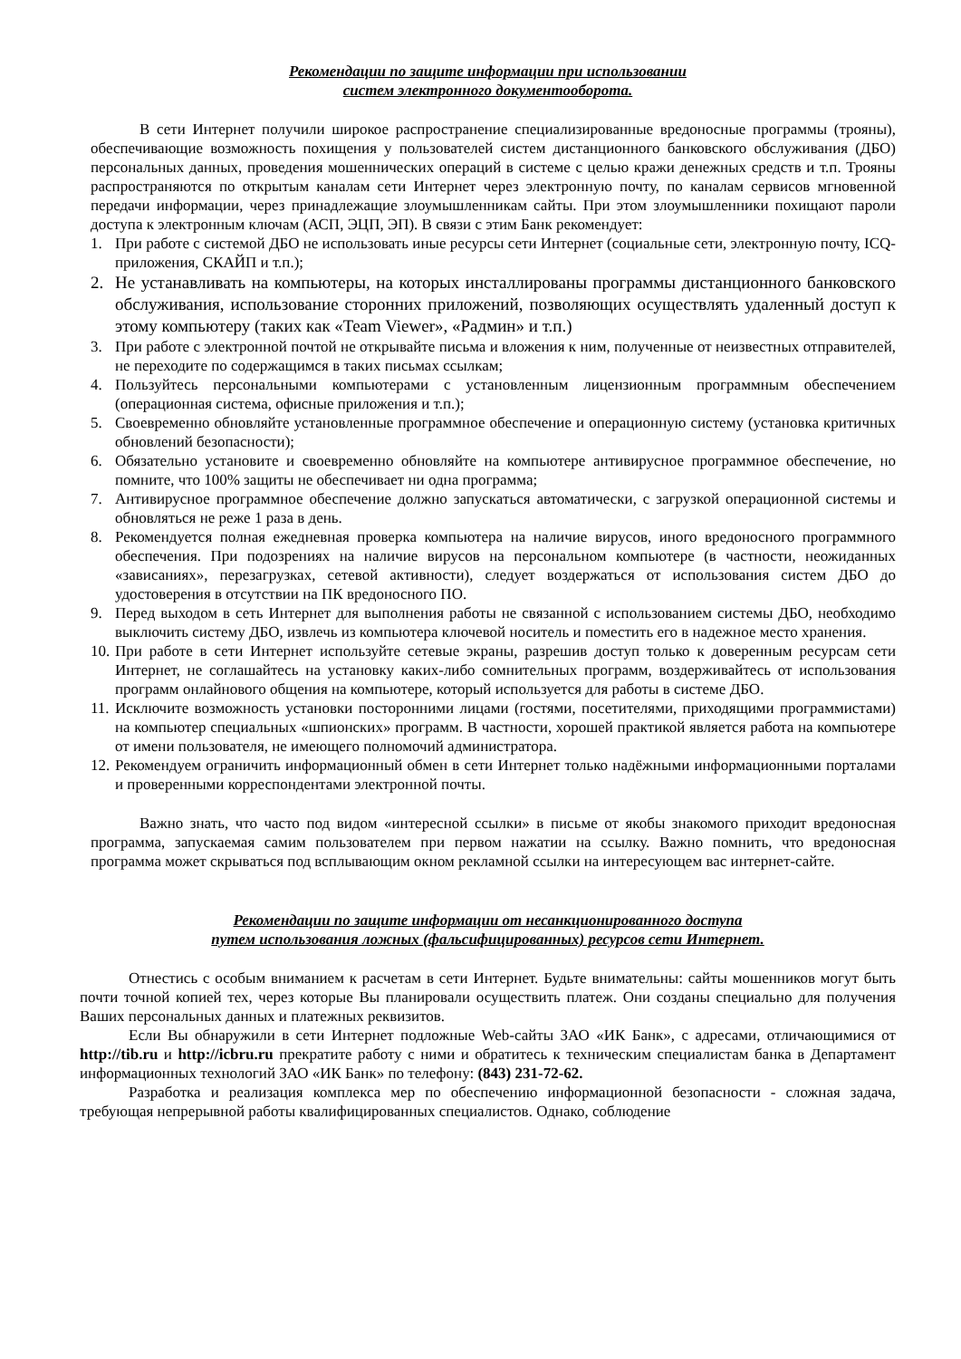Рекомендации по защите информации при использовании
систем электронного документооборота.
В сети Интернет получили широкое распространение специализированные вредоносные программы (трояны), обеспечивающие возможность похищения у пользователей систем дистанционного банковского обслуживания (ДБО) персональных данных, проведения мошеннических операций в системе с целью кражи денежных средств и т.п. Трояны распространяются по открытым каналам сети Интернет через электронную почту, по каналам сервисов мгновенной передачи информации, через принадлежащие злоумышленникам сайты. При этом злоумышленники похищают пароли доступа к электронным ключам (АСП, ЭЦП, ЭП). В связи с этим Банк рекомендует:
1. При работе с системой ДБО не использовать иные ресурсы сети Интернет (социальные сети, электронную почту, ICQ-приложения, СКАЙП и т.п.);
2. Не устанавливать на компьютеры, на которых инсталлированы программы дистанционного банковского обслуживания, использование сторонних приложений, позволяющих осуществлять удаленный доступ к этому компьютеру (таких как «Team Viewer», «Радмин» и т.п.)
3. При работе с электронной почтой не открывайте письма и вложения к ним, полученные от неизвестных отправителей, не переходите по содержащимся в таких письмах ссылкам;
4. Пользуйтесь персональными компьютерами с установленным лицензионным программным обеспечением (операционная система, офисные приложения и т.п.);
5. Своевременно обновляйте установленные программное обеспечение и операционную систему (установка критичных обновлений безопасности);
6. Обязательно установите и своевременно обновляйте на компьютере антивирусное программное обеспечение, но помните, что 100% защиты не обеспечивает ни одна программа;
7. Антивирусное программное обеспечение должно запускаться автоматически, с загрузкой операционной системы и обновляться не реже 1 раза в день.
8. Рекомендуется полная ежедневная проверка компьютера на наличие вирусов, иного вредоносного программного обеспечения. При подозрениях на наличие вирусов на персональном компьютере (в частности, неожиданных «зависаниях», перезагрузках, сетевой активности), следует воздержаться от использования систем ДБО до удостоверения в отсутствии на ПК вредоносного ПО.
9. Перед выходом в сеть Интернет для выполнения работы не связанной с использованием системы ДБО, необходимо выключить систему ДБО, извлечь из компьютера ключевой носитель и поместить его в надежное место хранения.
10. При работе в сети Интернет используйте сетевые экраны, разрешив доступ только к доверенным ресурсам сети Интернет, не соглашайтесь на установку каких-либо сомнительных программ, воздерживайтесь от использования программ онлайнового общения на компьютере, который используется для работы в системе ДБО.
11. Исключите возможность установки посторонними лицами (гостями, посетителями, приходящими программистами) на компьютер специальных «шпионских» программ. В частности, хорошей практикой является работа на компьютере от имени пользователя, не имеющего полномочий администратора.
12. Рекомендуем ограничить информационный обмен в сети Интернет только надёжными информационными порталами и проверенными корреспондентами электронной почты.
Важно знать, что часто под видом «интересной ссылки» в письме от якобы знакомого приходит вредоносная программа, запускаемая самим пользователем при первом нажатии на ссылку. Важно помнить, что вредоносная программа может скрываться под всплывающим окном рекламной ссылки на интересующем вас интернет-сайте.
Рекомендации по защите информации от несанкционированного доступа
путем использования ложных (фальсифицированных) ресурсов сети Интернет.
Отнестись с особым вниманием к расчетам в сети Интернет. Будьте внимательны: сайты мошенников могут быть почти точной копией тех, через которые Вы планировали осуществить платеж. Они созданы специально для получения Ваших персональных данных и платежных реквизитов.
Если Вы обнаружили в сети Интернет подложные Web-сайты ЗАО «ИК Банк», с адресами, отличающимися от http://tib.ru и http://icbru.ru прекратите работу с ними и обратитесь к техническим специалистам банка в Департамент информационных технологий ЗАО «ИК Банк» по телефону: (843) 231-72-62.
Разработка и реализация комплекса мер по обеспечению информационной безопасности - сложная задача, требующая непрерывной работы квалифицированных специалистов. Однако, соблюдение